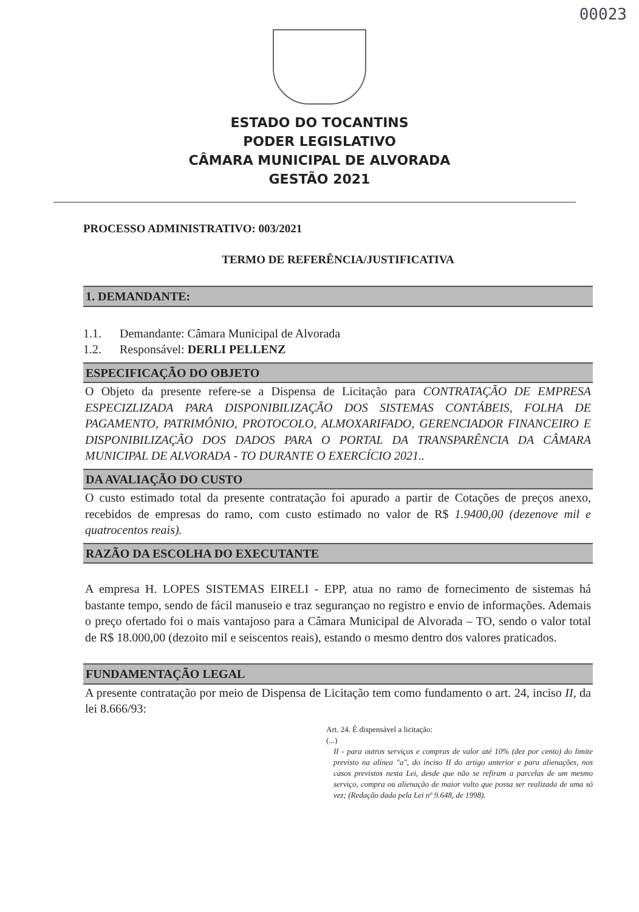00023
ESTADO DO TOCANTINS
PODER LEGISLATIVO
CÂMARA MUNICIPAL DE ALVORADA
GESTÃO 2021
PROCESSO ADMINISTRATIVO: 003/2021
TERMO DE REFERÊNCIA/JUSTIFICATIVA
1. DEMANDANTE:
1.1. Demandante: Câmara Municipal de Alvorada
1.2. Responsável: DERLI PELLENZ
ESPECIFICAÇÃO DO OBJETO
O Objeto da presente refere-se a Dispensa de Licitação para CONTRATAÇÃO DE EMPRESA ESPECIZLIZADA PARA DISPONIBILIZAÇÃO DOS SISTEMAS CONTÁBEIS, FOLHA DE PAGAMENTO, PATRIMÔNIO, PROTOCOLO, ALMOXARIFADO, GERENCIADOR FINANCEIRO E DISPONIBILIZAÇÃO DOS DADOS PARA O PORTAL DA TRANSPARÊNCIA DA CÂMARA MUNICIPAL DE ALVORADA - TO DURANTE O EXERCÍCIO 2021..
DA AVALIAÇÃO DO CUSTO
O custo estimado total da presente contratação foi apurado a partir de Cotações de preços anexo, recebidos de empresas do ramo, com custo estimado no valor de R$ 1.9400,00 (dezenove mil e quatrocentos reais).
RAZÃO DA ESCOLHA DO EXECUTANTE
A empresa H. LOPES SISTEMAS EIRELI - EPP, atua no ramo de fornecimento de sistemas há bastante tempo, sendo de fácil manuseio e traz segurançao no registro e envio de informações. Ademais o preço ofertado foi o mais vantajoso para a Câmara Municipal de Alvorada – TO, sendo o valor total de R$ 18.000,00 (dezoito mil e seiscentos reais), estando o mesmo dentro dos valores praticados.
FUNDAMENTAÇÃO LEGAL
A presente contratação por meio de Dispensa de Licitação tem como fundamento o art. 24, inciso II, da lei 8.666/93:
Art. 24. É dispensável a licitação:
(...)
II - para outros serviços e compras de valor até 10% (dez por cento) do limite previsto na alínea "a", do inciso II do artigo anterior e para alienações, nos casos previstos nesta Lei, desde que não se refiram a parcelas de um mesmo serviço, compra ou alienação de maior vulto que possa ser realizada de uma só vez; (Redação dada pela Lei nº 9.648, de 1998).